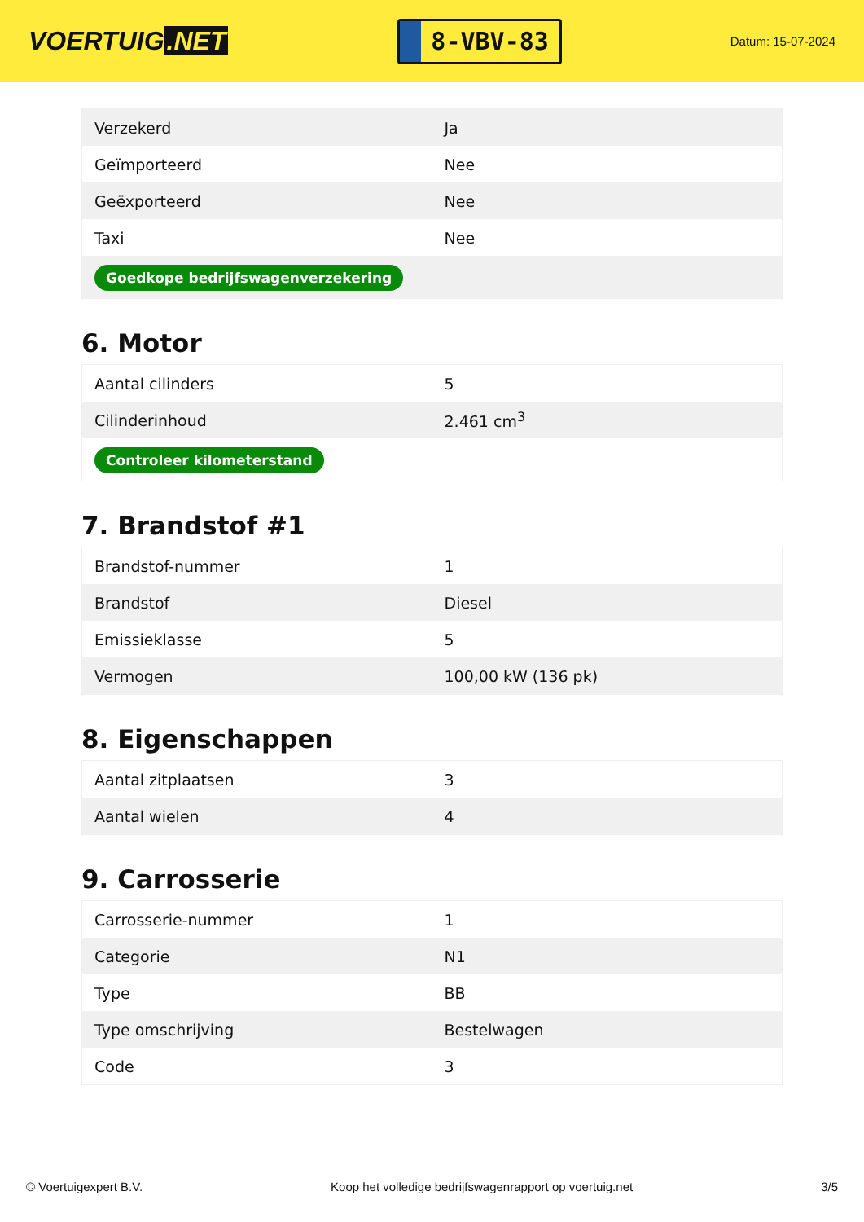VOERTUIG.NET
8-VBV-83
Datum: 15-07-2024
| Verzekerd | Ja |
| Geïmporteerd | Nee |
| Geëxporteerd | Nee |
| Taxi | Nee |
| Goedkope bedrijfswagenverzekering | |
6. Motor
| Aantal cilinders | 5 |
| Cilinderinhoud | 2.461 cm<sup>3</sup> |
| Controleer kilometerstand | |
7. Brandstof #1
| Brandstof-nummer | 1 |
| Brandstof | Diesel |
| Emissieklasse | 5 |
| Vermogen | 100,00 kW (136 pk) |
8. Eigenschappen
| Aantal zitplaatsen | 3 |
| Aantal wielen | 4 |
9. Carrosserie
| Carrosserie-nummer | 1 |
| Categorie | N1 |
| Type | BB |
| Type omschrijving | Bestelwagen |
| Code | 3 |
© Voertuigexpert B.V. Koop het volledige bedrijfswagenrapport op voertuig.net 3/5